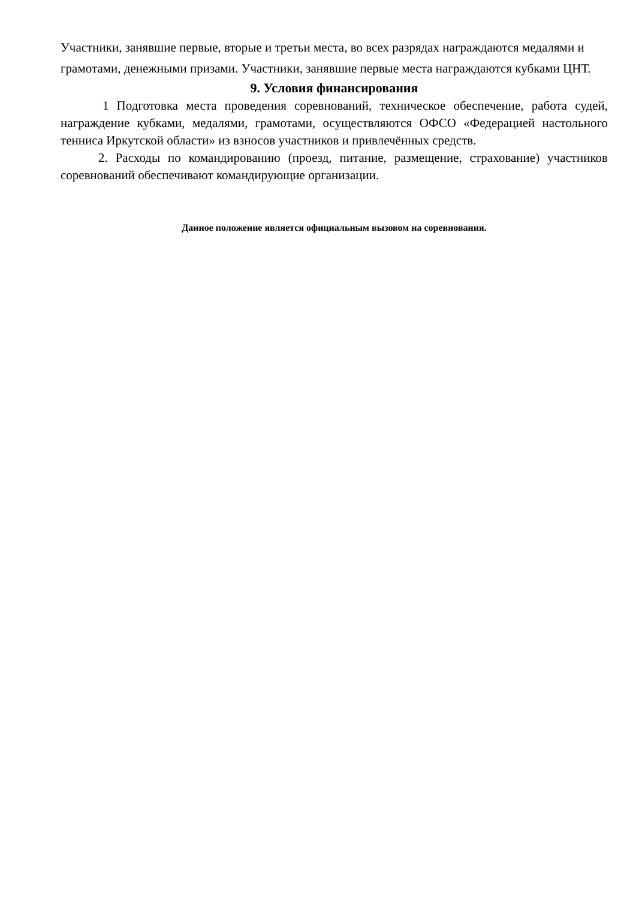Участники, занявшие первые, вторые и третьи места, во всех разрядах награждаются медалями и грамотами, денежными призами. Участники, занявшие первые места награждаются кубками ЦНТ.
9. Условия финансирования
1 Подготовка места проведения соревнований, техническое обеспечение, работа судей, награждение кубками, медалями, грамотами, осуществляются ОФСО «Федерацией настольного тенниса Иркутской области» из взносов участников и привлечённых средств.
2. Расходы по командированию (проезд, питание, размещение, страхование) участников соревнований обеспечивают командирующие организации.
Данное положение является официальным вызовом на соревнования.